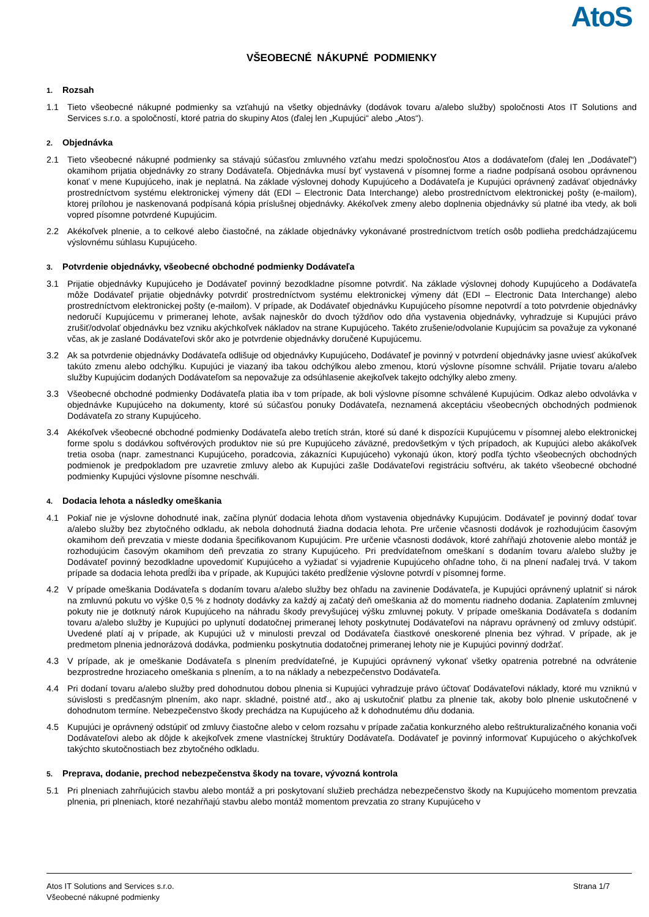AtoS
VŠEOBECNÉ NÁKUPNÉ PODMIENKY
1. Rozsah
1.1 Tieto všeobecné nákupné podmienky sa vzťahujú na všetky objednávky (dodávok tovaru a/alebo služby) spoločnosti Atos IT Solutions and Services s.r.o. a spoločností, ktoré patria do skupiny Atos (ďalej len „Kupujúci“ alebo „Atos“).
2. Objednávka
2.1 Tieto všeobecné nákupné podmienky sa stávajú súčasťou zmluvného vzťahu medzi spoločnosťou Atos a dodávateľom (ďalej len „Dodávateľ“) okamihom prijatia objednávky zo strany Dodávateľa. Objednávka musí byť vystavená v písomnej forme a riadne podpísaná osobou oprávnenou konať v mene Kupujúceho, inak je neplatná. Na základe výslovnej dohody Kupujúceho a Dodávateľa je Kupujúci oprávnený zadávať objednávky prostredníctvom systému elektronickej výmeny dát (EDI – Electronic Data Interchange) alebo prostredníctvom elektronickej pošty (e-mailom), ktorej prílohou je naskenovaná podpísaná kópia príslušnej objednávky. Akékoľvek zmeny alebo doplnenia objednávky sú platné iba vtedy, ak boli vopred písomne potvrdené Kupujúcim.
2.2 Akékoľvek plnenie, a to celkové alebo čiastočné, na základe objednávky vykonávané prostredníctvom tretích osôb podlieha predchádzajúcemu výslovnému súhlasu Kupujúceho.
3. Potvrdenie objednávky, všeobecné obchodné podmienky Dodávateľa
3.1 Prijatie objednávky Kupujúceho je Dodávateľ povinný bezodkladne písomne potvrdiť. Na základe výslovnej dohody Kupujúceho a Dodávateľa môže Dodávateľ prijatie objednávky potvrdiť prostredníctvom systému elektronickej výmeny dát (EDI – Electronic Data Interchange) alebo prostredníctvom elektronickej pošty (e-mailom). V prípade, ak Dodávateľ objednávku Kupujúceho písomne nepotvrdí a toto potvrdenie objednávky nedoručí Kupujúcemu v primeranej lehote, avšak najneskôr do dvoch týždňov odo dňa vystavenia objednávky, vyhradzuje si Kupujúci právo zrušiť/odvolať objednávku bez vzniku akýchkoľvek nákladov na strane Kupujúceho. Takéto zrušenie/odvolanie Kupujúcim sa považuje za vykonané včas, ak je zaslané Dodávateľovi skôr ako je potvrdenie objednávky doručené Kupujúcemu.
3.2 Ak sa potvrdenie objednávky Dodávateľa odlišuje od objednávky Kupujúceho, Dodávateľ je povinný v potvrdení objednávky jasne uviesť akúkoľvek takúto zmenu alebo odchýlku. Kupujúci je viazaný iba takou odchýlkou alebo zmenou, ktorú výslovne písomne schválil. Prijatie tovaru a/alebo služby Kupujúcim dodaných Dodávateľom sa nepovažuje za odsúhlasenie akejkoľvek takejto odchýlky alebo zmeny.
3.3 Všeobecné obchodné podmienky Dodávateľa platia iba v tom prípade, ak boli výslovne písomne schválené Kupujúcim. Odkaz alebo odvolávka v objednávke Kupujúceho na dokumenty, ktoré sú súčasťou ponuky Dodávateľa, neznamená akceptáciu všeobecných obchodných podmienok Dodávateľa zo strany Kupujúceho.
3.4 Akékoľvek všeobecné obchodné podmienky Dodávateľa alebo tretích strán, ktoré sú dané k dispozícii Kupujúcemu v písomnej alebo elektronickej forme spolu s dodávkou softvérových produktov nie sú pre Kupujúceho záväzné, predovšetkým v tých prípadoch, ak Kupujúci alebo akákoľvek tretia osoba (napr. zamestnanci Kupujúceho, poradcovia, zákazníci Kupujúceho) vykonajú úkon, ktorý podľa týchto všeobecných obchodných podmienok je predpokladom pre uzavretie zmluvy alebo ak Kupujúci zašle Dodávateľovi registráciu softvéru, ak takéto všeobecné obchodné podmienky Kupujúci výslovne písomne neschváli.
4. Dodacia lehota a následky omeškania
4.1 Pokiaľ nie je výslovne dohodnuté inak, začína plynúť dodacia lehota dňom vystavenia objednávky Kupujúcim. Dodávateľ je povinný dodať tovar a/alebo služby bez zbytočného odkladu, ak nebola dohodnutá žiadna dodacia lehota. Pre určenie včasnosti dodávok je rozhodujúcim časovým okamihom deň prevzatia v mieste dodania špecifikovanom Kupujúcim. Pre určenie včasnosti dodávok, ktoré zahŕňajú zhotovenie alebo montáž je rozhodujúcim časovým okamihom deň prevzatia zo strany Kupujúceho. Pri predvídateľnom omeškaní s dodaním tovaru a/alebo služby je Dodávateľ povinný bezodkladne upovedomiť Kupujúceho a vyžiadať si vyjadrenie Kupujúceho ohľadne toho, či na plnení naďalej trvá. V takom prípade sa dodacia lehota predĺži iba v prípade, ak Kupujúci takéto predĺženie výslovne potvrdí v písomnej forme.
4.2 V prípade omeškania Dodávateľa s dodaním tovaru a/alebo služby bez ohľadu na zavinenie Dodávateľa, je Kupujúci oprávnený uplatniť si nárok na zmluvnú pokutu vo výške 0,5 % z hodnoty dodávky za každý aj začatý deň omeškania až do momentu riadneho dodania. Zaplatením zmluvnej pokuty nie je dotknutý nárok Kupujúceho na náhradu škody prevyšujúcej výšku zmluvnej pokuty. V prípade omeškania Dodávateľa s dodaním tovaru a/alebo služby je Kupujúci po uplynutí dodatočnej primeranej lehoty poskytnutej Dodávateľovi na nápravu oprávnený od zmluvy odstúpiť. Uvedené platí aj v prípade, ak Kupujúci už v minulosti prevzal od Dodávateľa čiastkové oneskorené plnenia bez výhrad. V prípade, ak je predmetom plnenia jednorázová dodávka, podmienku poskytnutia dodatočnej primeranej lehoty nie je Kupujúci povinný dodržať.
4.3 V prípade, ak je omeškanie Dodávateľa s plnením predvídateľné, je Kupujúci oprávnený vykonať všetky opatrenia potrebné na odvrátenie bezprostredne hroziaceho omeškania s plnením, a to na náklady a nebezpečenstvo Dodávateľa.
4.4 Pri dodaní tovaru a/alebo služby pred dohodnutou dobou plnenia si Kupujúci vyhradzuje právo účtovať Dodávateľovi náklady, ktoré mu vzniknú v súvislosti s predčasným plnením, ako napr. skladné, poistné atď., ako aj uskutočniť platbu za plnenie tak, akoby bolo plnenie uskutočnené v dohodnutom termíne. Nebezpečenstvo škody prechádza na Kupujúceho až k dohodnutému dňu dodania.
4.5 Kupujúci je oprávnený odstúpiť od zmluvy čiastočne alebo v celom rozsahu v prípade začatia konkurzného alebo reštrukturalizačného konania voči Dodávateľovi alebo ak dôjde k akejkoľvek zmene vlastníckej štruktúry Dodávateľa. Dodávateľ je povinný informovať Kupujúceho o akýchkoľvek takýchto skutočnostiach bez zbytočného odkladu.
5. Preprava, dodanie, prechod nebezpečenstva škody na tovare, vývozná kontrola
5.1 Pri plneniach zahrňujúcich stavbu alebo montáž a pri poskytovaní služieb prechádza nebezpečenstvo škody na Kupujúceho momentom prevzatia plnenia, pri plneniach, ktoré nezahŕňajú stavbu alebo montáž momentom prevzatia zo strany Kupujúceho v
Atos IT Solutions and Services s.r.o.
Všeobecné nákupné podmienky
Strana 1/7